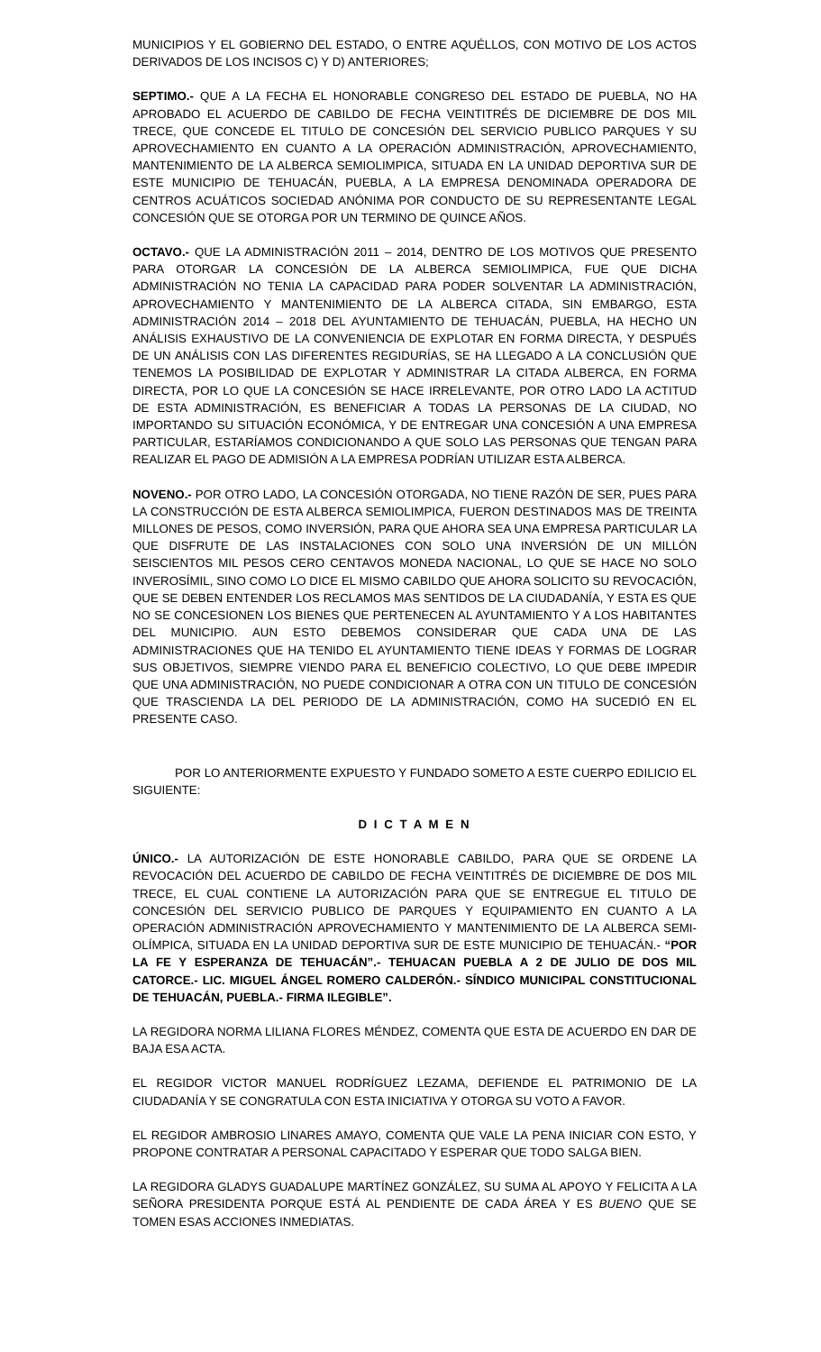MUNICIPIOS Y EL GOBIERNO DEL ESTADO, O ENTRE AQUÉLLOS, CON MOTIVO DE LOS ACTOS DERIVADOS DE LOS INCISOS C) Y D) ANTERIORES;
SEPTIMO.- QUE A LA FECHA EL HONORABLE CONGRESO DEL ESTADO DE PUEBLA, NO HA APROBADO EL ACUERDO DE CABILDO DE FECHA VEINTITRÉS DE DICIEMBRE DE DOS MIL TRECE, QUE CONCEDE EL TITULO DE CONCESIÓN DEL SERVICIO PUBLICO PARQUES Y SU APROVECHAMIENTO EN CUANTO A LA OPERACIÓN ADMINISTRACIÓN, APROVECHAMIENTO, MANTENIMIENTO DE LA ALBERCA SEMIOLIMPICA, SITUADA EN LA UNIDAD DEPORTIVA SUR DE ESTE MUNICIPIO DE TEHUACÁN, PUEBLA, A LA EMPRESA DENOMINADA OPERADORA DE CENTROS ACUÁTICOS SOCIEDAD ANÓNIMA POR CONDUCTO DE SU REPRESENTANTE LEGAL CONCESIÓN QUE SE OTORGA POR UN TERMINO DE QUINCE AÑOS.
OCTAVO.- QUE LA ADMINISTRACIÓN 2011 – 2014, DENTRO DE LOS MOTIVOS QUE PRESENTO PARA OTORGAR LA CONCESIÓN DE LA ALBERCA SEMIOLIMPICA, FUE QUE DICHA ADMINISTRACIÓN NO TENIA LA CAPACIDAD PARA PODER SOLVENTAR LA ADMINISTRACIÓN, APROVECHAMIENTO Y MANTENIMIENTO DE LA ALBERCA CITADA, SIN EMBARGO, ESTA ADMINISTRACIÓN 2014 – 2018 DEL AYUNTAMIENTO DE TEHUACÁN, PUEBLA, HA HECHO UN ANÁLISIS EXHAUSTIVO DE LA CONVENIENCIA DE EXPLOTAR EN FORMA DIRECTA, Y DESPUÉS DE UN ANÁLISIS CON LAS DIFERENTES REGIDURÍAS, SE HA LLEGADO A LA CONCLUSIÓN QUE TENEMOS LA POSIBILIDAD DE EXPLOTAR Y ADMINISTRAR LA CITADA ALBERCA, EN FORMA DIRECTA, POR LO QUE LA CONCESIÓN SE HACE IRRELEVANTE, POR OTRO LADO LA ACTITUD DE ESTA ADMINISTRACIÓN, ES BENEFICIAR A TODAS LA PERSONAS DE LA CIUDAD, NO IMPORTANDO SU SITUACIÓN ECONÓMICA, Y DE ENTREGAR UNA CONCESIÓN A UNA EMPRESA PARTICULAR, ESTARÍAMOS CONDICIONANDO A QUE SOLO LAS PERSONAS QUE TENGAN PARA REALIZAR EL PAGO DE ADMISIÓN A LA EMPRESA PODRÍAN UTILIZAR ESTA ALBERCA.
NOVENO.- POR OTRO LADO, LA CONCESIÓN OTORGADA, NO TIENE RAZÓN DE SER, PUES PARA LA CONSTRUCCIÓN DE ESTA ALBERCA SEMIOLIMPICA, FUERON DESTINADOS MAS DE TREINTA MILLONES DE PESOS, COMO INVERSIÓN, PARA QUE AHORA SEA UNA EMPRESA PARTICULAR LA QUE DISFRUTE DE LAS INSTALACIONES CON SOLO UNA INVERSIÓN DE UN MILLÓN SEISCIENTOS MIL PESOS CERO CENTAVOS MONEDA NACIONAL, LO QUE SE HACE NO SOLO INVEROSÍMIL, SINO COMO LO DICE EL MISMO CABILDO QUE AHORA SOLICITO SU REVOCACIÓN, QUE SE DEBEN ENTENDER LOS RECLAMOS MAS SENTIDOS DE LA CIUDADANÍA, Y ESTA ES QUE NO SE CONCESIONEN LOS BIENES QUE PERTENECEN AL AYUNTAMIENTO Y A LOS HABITANTES DEL MUNICIPIO. AUN ESTO DEBEMOS CONSIDERAR QUE CADA UNA DE LAS ADMINISTRACIONES QUE HA TENIDO EL AYUNTAMIENTO TIENE IDEAS Y FORMAS DE LOGRAR SUS OBJETIVOS, SIEMPRE VIENDO PARA EL BENEFICIO COLECTIVO, LO QUE DEBE IMPEDIR QUE UNA ADMINISTRACIÓN, NO PUEDE CONDICIONAR A OTRA CON UN TITULO DE CONCESIÓN QUE TRASCIENDA LA DEL PERIODO DE LA ADMINISTRACIÓN, COMO HA SUCEDIÓ EN EL PRESENTE CASO.
POR LO ANTERIORMENTE EXPUESTO Y FUNDADO SOMETO A ESTE CUERPO EDILICIO EL SIGUIENTE:
D I C T A M E N
ÚNICO.- LA AUTORIZACIÓN DE ESTE HONORABLE CABILDO, PARA QUE SE ORDENE LA REVOCACIÓN DEL ACUERDO DE CABILDO DE FECHA VEINTITRÉS DE DICIEMBRE DE DOS MIL TRECE, EL CUAL CONTIENE LA AUTORIZACIÓN PARA QUE SE ENTREGUE EL TITULO DE CONCESIÓN DEL SERVICIO PUBLICO DE PARQUES Y EQUIPAMIENTO EN CUANTO A LA OPERACIÓN ADMINISTRACIÓN APROVECHAMIENTO Y MANTENIMIENTO DE LA ALBERCA SEMI-OLÍMPICA, SITUADA EN LA UNIDAD DEPORTIVA SUR DE ESTE MUNICIPIO DE TEHUACÁN.- “POR LA FE Y ESPERANZA DE TEHUACÁN”.- TEHUACAN PUEBLA A 2 DE JULIO DE DOS MIL CATORCE.- LIC. MIGUEL ÁNGEL ROMERO CALDERÓN.- SÍNDICO MUNICIPAL CONSTITUCIONAL DE TEHUACÁN, PUEBLA.- FIRMA ILEGIBLE”.
LA REGIDORA NORMA LILIANA FLORES MÉNDEZ, COMENTA QUE ESTA DE ACUERDO EN DAR DE BAJA ESA ACTA.
EL REGIDOR VICTOR MANUEL RODRÍGUEZ LEZAMA, DEFIENDE EL PATRIMONIO DE LA CIUDADANÍA Y SE CONGRATULA CON ESTA INICIATIVA Y OTORGA SU VOTO A FAVOR.
EL REGIDOR AMBROSIO LINARES AMAYO, COMENTA QUE VALE LA PENA INICIAR CON ESTO, Y PROPONE CONTRATAR A PERSONAL CAPACITADO Y ESPERAR QUE TODO SALGA BIEN.
LA REGIDORA GLADYS GUADALUPE MARTÍNEZ GONZÁLEZ, SU SUMA AL APOYO Y FELICITA A LA SEÑORA PRESIDENTA PORQUE ESTÁ AL PENDIENTE DE CADA ÁREA Y ES BUENO QUE SE TOMEN ESAS ACCIONES INMEDIATAS.